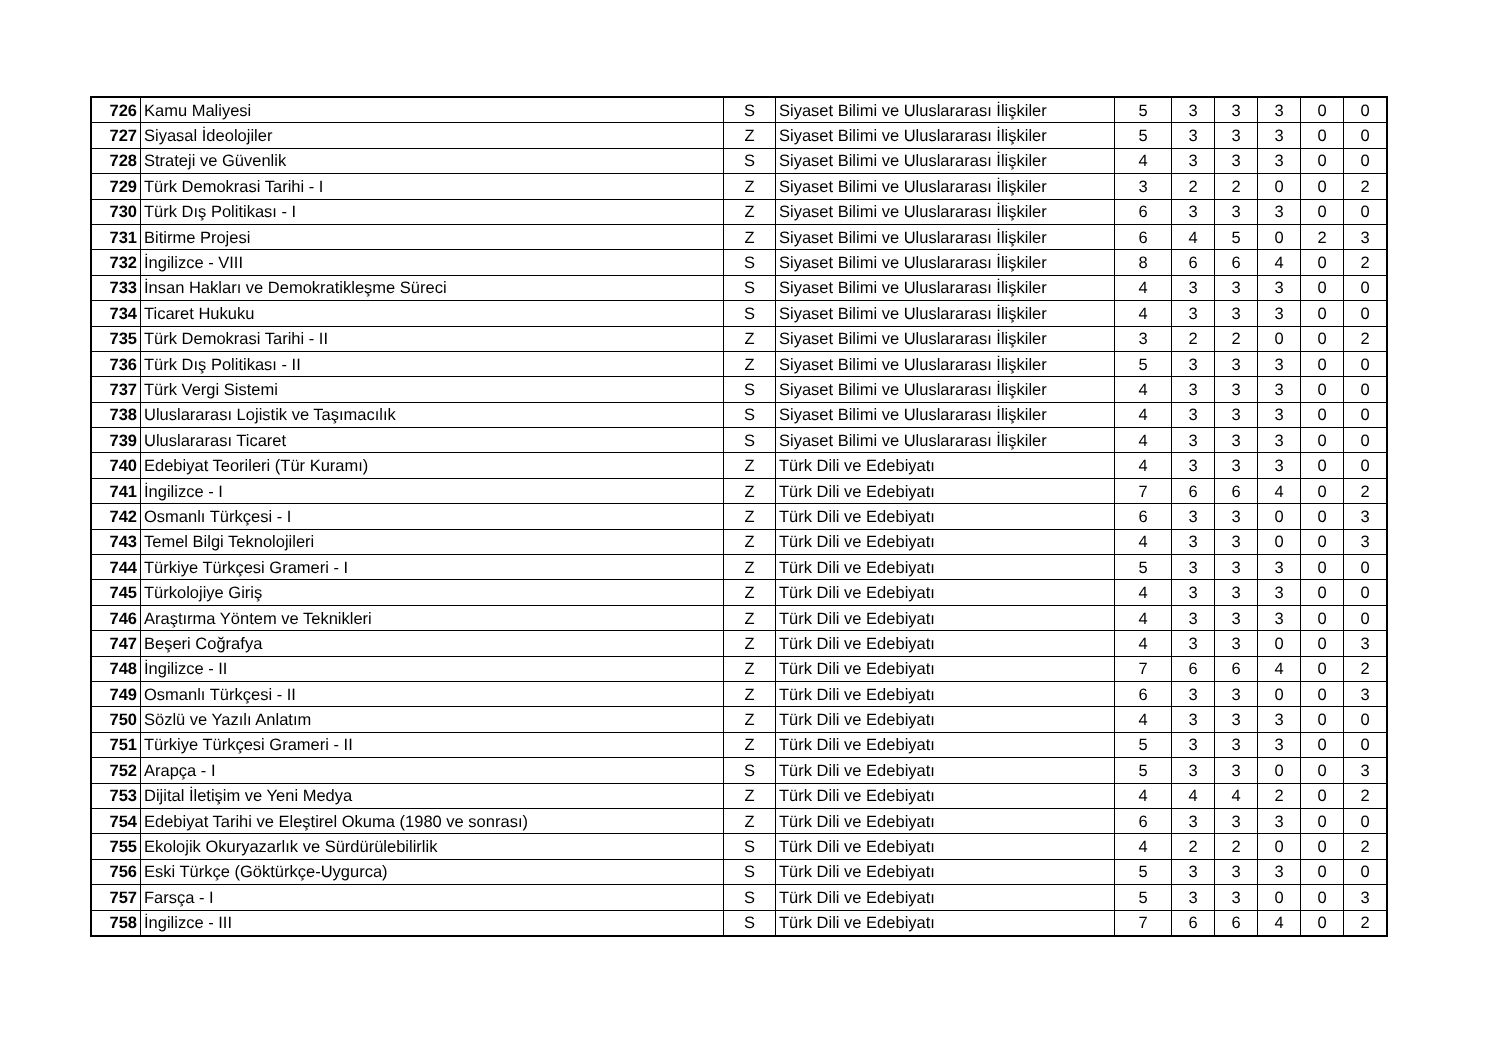| 726 | Kamu Maliyesi | S | Siyaset Bilimi ve Uluslararası İlişkiler | 5 | 3 | 3 | 3 | 0 | 0 |
| 727 | Siyasal İdeolojiler | Z | Siyaset Bilimi ve Uluslararası İlişkiler | 5 | 3 | 3 | 3 | 0 | 0 |
| 728 | Strateji ve Güvenlik | S | Siyaset Bilimi ve Uluslararası İlişkiler | 4 | 3 | 3 | 3 | 0 | 0 |
| 729 | Türk Demokrasi Tarihi - I | Z | Siyaset Bilimi ve Uluslararası İlişkiler | 3 | 2 | 2 | 0 | 0 | 2 |
| 730 | Türk Dış Politikası - I | Z | Siyaset Bilimi ve Uluslararası İlişkiler | 6 | 3 | 3 | 3 | 0 | 0 |
| 731 | Bitirme Projesi | Z | Siyaset Bilimi ve Uluslararası İlişkiler | 6 | 4 | 5 | 0 | 2 | 3 |
| 732 | İngilizce - VIII | S | Siyaset Bilimi ve Uluslararası İlişkiler | 8 | 6 | 6 | 4 | 0 | 2 |
| 733 | İnsan Hakları ve Demokratikleşme Süreci | S | Siyaset Bilimi ve Uluslararası İlişkiler | 4 | 3 | 3 | 3 | 0 | 0 |
| 734 | Ticaret Hukuku | S | Siyaset Bilimi ve Uluslararası İlişkiler | 4 | 3 | 3 | 3 | 0 | 0 |
| 735 | Türk Demokrasi Tarihi - II | Z | Siyaset Bilimi ve Uluslararası İlişkiler | 3 | 2 | 2 | 0 | 0 | 2 |
| 736 | Türk Dış Politikası - II | Z | Siyaset Bilimi ve Uluslararası İlişkiler | 5 | 3 | 3 | 3 | 0 | 0 |
| 737 | Türk Vergi Sistemi | S | Siyaset Bilimi ve Uluslararası İlişkiler | 4 | 3 | 3 | 3 | 0 | 0 |
| 738 | Uluslararası Lojistik ve Taşımacılık | S | Siyaset Bilimi ve Uluslararası İlişkiler | 4 | 3 | 3 | 3 | 0 | 0 |
| 739 | Uluslararası Ticaret | S | Siyaset Bilimi ve Uluslararası İlişkiler | 4 | 3 | 3 | 3 | 0 | 0 |
| 740 | Edebiyat Teorileri (Tür Kuramı) | Z | Türk Dili ve Edebiyatı | 4 | 3 | 3 | 3 | 0 | 0 |
| 741 | İngilizce - I | Z | Türk Dili ve Edebiyatı | 7 | 6 | 6 | 4 | 0 | 2 |
| 742 | Osmanlı Türkçesi - I | Z | Türk Dili ve Edebiyatı | 6 | 3 | 3 | 0 | 0 | 3 |
| 743 | Temel Bilgi Teknolojileri | Z | Türk Dili ve Edebiyatı | 4 | 3 | 3 | 0 | 0 | 3 |
| 744 | Türkiye Türkçesi Grameri - I | Z | Türk Dili ve Edebiyatı | 5 | 3 | 3 | 3 | 0 | 0 |
| 745 | Türkolojiye Giriş | Z | Türk Dili ve Edebiyatı | 4 | 3 | 3 | 3 | 0 | 0 |
| 746 | Araştırma Yöntem ve Teknikleri | Z | Türk Dili ve Edebiyatı | 4 | 3 | 3 | 3 | 0 | 0 |
| 747 | Beşeri Coğrafya | Z | Türk Dili ve Edebiyatı | 4 | 3 | 3 | 0 | 0 | 3 |
| 748 | İngilizce - II | Z | Türk Dili ve Edebiyatı | 7 | 6 | 6 | 4 | 0 | 2 |
| 749 | Osmanlı Türkçesi - II | Z | Türk Dili ve Edebiyatı | 6 | 3 | 3 | 0 | 0 | 3 |
| 750 | Sözlü ve Yazılı Anlatım | Z | Türk Dili ve Edebiyatı | 4 | 3 | 3 | 3 | 0 | 0 |
| 751 | Türkiye Türkçesi Grameri - II | Z | Türk Dili ve Edebiyatı | 5 | 3 | 3 | 3 | 0 | 0 |
| 752 | Arapça - I | S | Türk Dili ve Edebiyatı | 5 | 3 | 3 | 0 | 0 | 3 |
| 753 | Dijital İletişim ve Yeni Medya | Z | Türk Dili ve Edebiyatı | 4 | 4 | 4 | 2 | 0 | 2 |
| 754 | Edebiyat Tarihi ve Eleştirel Okuma (1980 ve sonrası) | Z | Türk Dili ve Edebiyatı | 6 | 3 | 3 | 3 | 0 | 0 |
| 755 | Ekolojik Okuryazarlık ve Sürdürülebilirlik | S | Türk Dili ve Edebiyatı | 4 | 2 | 2 | 0 | 0 | 2 |
| 756 | Eski Türkçe (Göktürkçe-Uygurca) | S | Türk Dili ve Edebiyatı | 5 | 3 | 3 | 3 | 0 | 0 |
| 757 | Farsça - I | S | Türk Dili ve Edebiyatı | 5 | 3 | 3 | 0 | 0 | 3 |
| 758 | İngilizce - III | S | Türk Dili ve Edebiyatı | 7 | 6 | 6 | 4 | 0 | 2 |